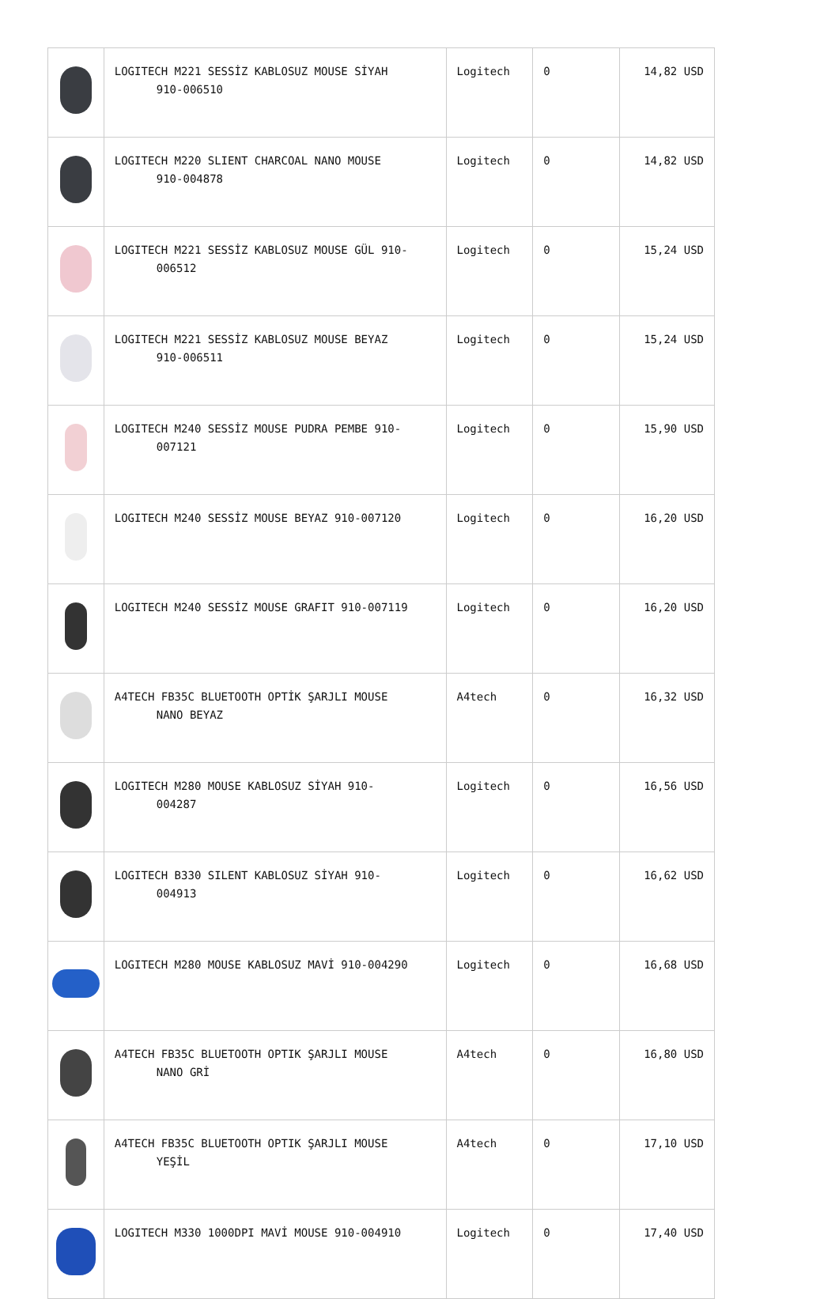| | LOGITECH M221 SESSİZ KABLOSUZ MOUSE SİYAH 910-006510 | Logitech | 0 | 14,82 USD |
| | LOGITECH M220 SLIENT CHARCOAL NANO MOUSE 910-004878 | Logitech | 0 | 14,82 USD |
| | LOGITECH M221 SESSİZ KABLOSUZ MOUSE GÜL 910- 006512 | Logitech | 0 | 15,24 USD |
| | LOGITECH M221 SESSİZ KABLOSUZ MOUSE BEYAZ 910-006511 | Logitech | 0 | 15,24 USD |
| | LOGITECH M240 SESSİZ MOUSE PUDRA PEMBE 910- 007121 | Logitech | 0 | 15,90 USD |
| | LOGITECH M240 SESSİZ MOUSE BEYAZ 910-007120 | Logitech | 0 | 16,20 USD |
| | LOGITECH M240 SESSİZ MOUSE GRAFIT 910-007119 | Logitech | 0 | 16,20 USD |
| | A4TECH FB35C BLUETOOTH OPTİK ŞARJLI MOUSE NANO BEYAZ | A4tech | 0 | 16,32 USD |
| | LOGITECH M280 MOUSE KABLOSUZ SİYAH 910- 004287 | Logitech | 0 | 16,56 USD |
| | LOGITECH B330 SILENT KABLOSUZ SİYAH 910- 004913 | Logitech | 0 | 16,62 USD |
| | LOGITECH M280 MOUSE KABLOSUZ MAVİ 910-004290 | Logitech | 0 | 16,68 USD |
| | A4TECH FB35C BLUETOOTH OPTIK ŞARJLI MOUSE NANO GRİ | A4tech | 0 | 16,80 USD |
| | A4TECH FB35C BLUETOOTH OPTIK ŞARJLI MOUSE YEŞİL | A4tech | 0 | 17,10 USD |
| | LOGITECH M330 1000DPI MAVİ MOUSE 910-004910 | Logitech | 0 | 17,40 USD |